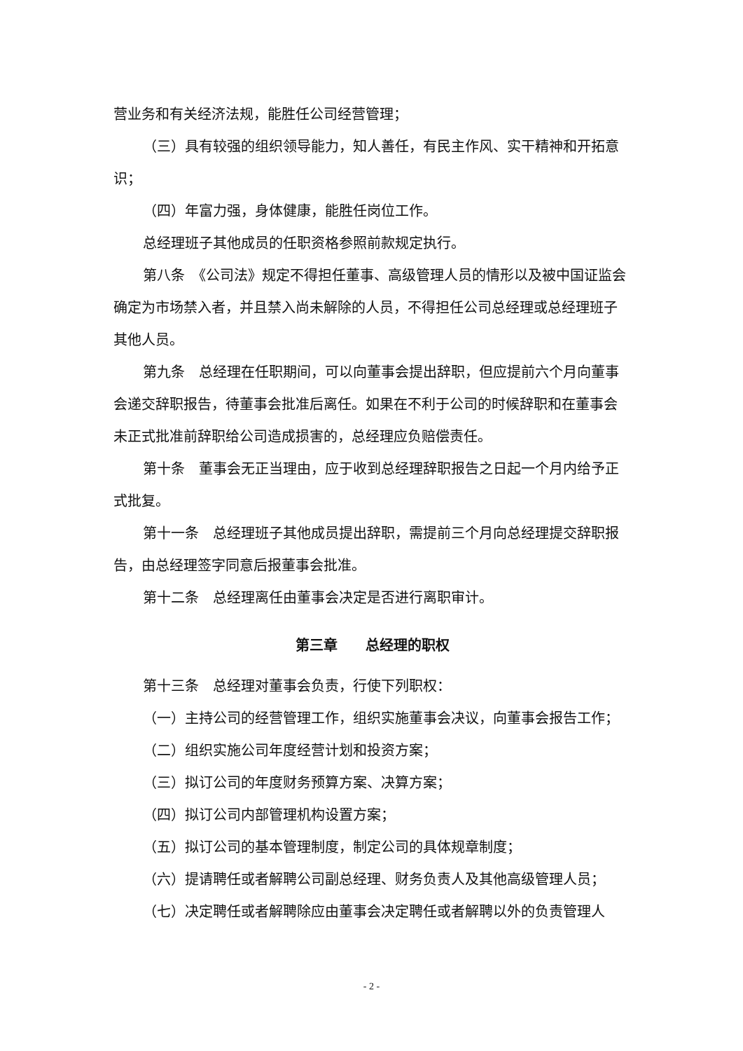营业务和有关经济法规，能胜任公司经营管理；
（三）具有较强的组织领导能力，知人善任，有民主作风、实干精神和开拓意识；
（四）年富力强，身体健康，能胜任岗位工作。
总经理班子其他成员的任职资格参照前款规定执行。
第八条　《公司法》规定不得担任董事、高级管理人员的情形以及被中国证监会确定为市场禁入者，并且禁入尚未解除的人员，不得担任公司总经理或总经理班子其他人员。
第九条　总经理在任职期间，可以向董事会提出辞职，但应提前六个月向董事会递交辞职报告，待董事会批准后离任。如果在不利于公司的时候辞职和在董事会未正式批准前辞职给公司造成损害的，总经理应负赔偿责任。
第十条　董事会无正当理由，应于收到总经理辞职报告之日起一个月内给予正式批复。
第十一条　总经理班子其他成员提出辞职，需提前三个月向总经理提交辞职报告，由总经理签字同意后报董事会批准。
第十二条　总经理离任由董事会决定是否进行离职审计。
第三章　　总经理的职权
第十三条　总经理对董事会负责，行使下列职权：
（一）主持公司的经营管理工作，组织实施董事会决议，向董事会报告工作；
（二）组织实施公司年度经营计划和投资方案；
（三）拟订公司的年度财务预算方案、决算方案；
（四）拟订公司内部管理机构设置方案；
（五）拟订公司的基本管理制度，制定公司的具体规章制度；
（六）提请聘任或者解聘公司副总经理、财务负责人及其他高级管理人员；
（七）决定聘任或者解聘除应由董事会决定聘任或者解聘以外的负责管理人
- 2 -